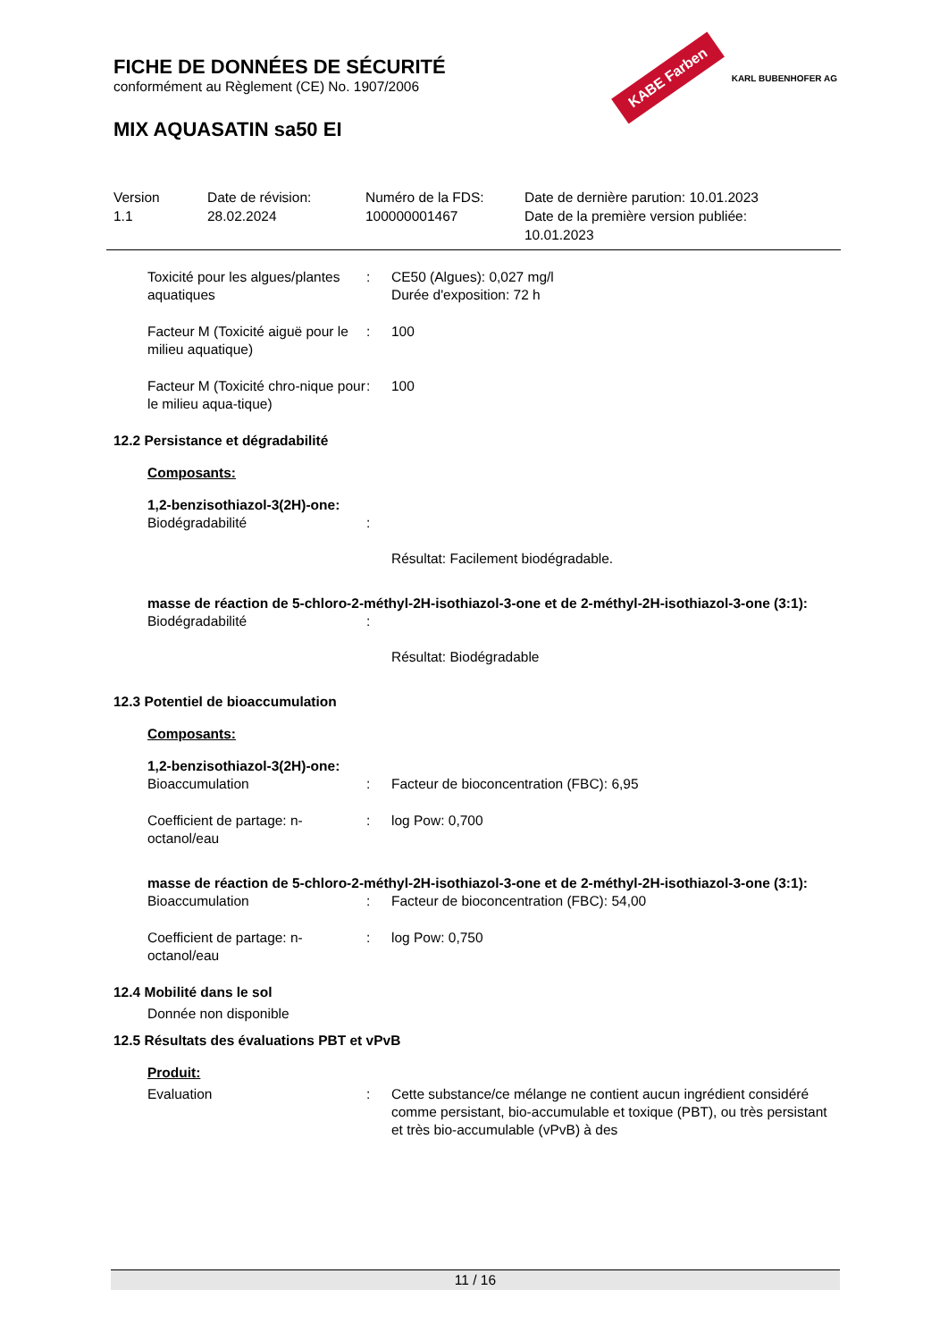FICHE DE DONNÉES DE SÉCURITÉ
conformément au Règlement (CE) No. 1907/2006
MIX AQUASATIN sa50 EI
KABE Farben KARL BUBENHOFER AG
| Version 1.1 | Date de révision: 28.02.2024 | Numéro de la FDS: 100000001467 | Date de dernière parution: 10.01.2023 Date de la première version publiée: 10.01.2023 |
Toxicité pour les algues/plantes aquatiques
:
CE50 (Algues): 0,027 mg/l
Durée d'exposition: 72 h
Facteur M (Toxicité aiguë pour le milieu aquatique)
:
100
Facteur M (Toxicité chro-nique pour le milieu aqua-tique)
:
100
12.2 Persistance et dégradabilité
Composants:
1,2-benzisothiazol-3(2H)-one:
Biodégradabilité
:
Résultat: Facilement biodégradable.
masse de réaction de 5-chloro-2-méthyl-2H-isothiazol-3-one et de 2-méthyl-2H-isothiazol-3-one (3:1):
Biodégradabilité
:
Résultat: Biodégradable
12.3 Potentiel de bioaccumulation
Composants:
1,2-benzisothiazol-3(2H)-one:
Bioaccumulation
:
Facteur de bioconcentration (FBC): 6,95
Coefficient de partage: n-octanol/eau
:
log Pow: 0,700
masse de réaction de 5-chloro-2-méthyl-2H-isothiazol-3-one et de 2-méthyl-2H-isothiazol-3-one (3:1):
Bioaccumulation
:
Facteur de bioconcentration (FBC): 54,00
Coefficient de partage: n-octanol/eau
:
log Pow: 0,750
12.4 Mobilité dans le sol
Donnée non disponible
12.5 Résultats des évaluations PBT et vPvB
Produit:
Evaluation
:
Cette substance/ce mélange ne contient aucun ingrédient considéré comme persistant, bio-accumulable et toxique (PBT), ou très persistant et très bio-accumulable (vPvB) à des
11 / 16